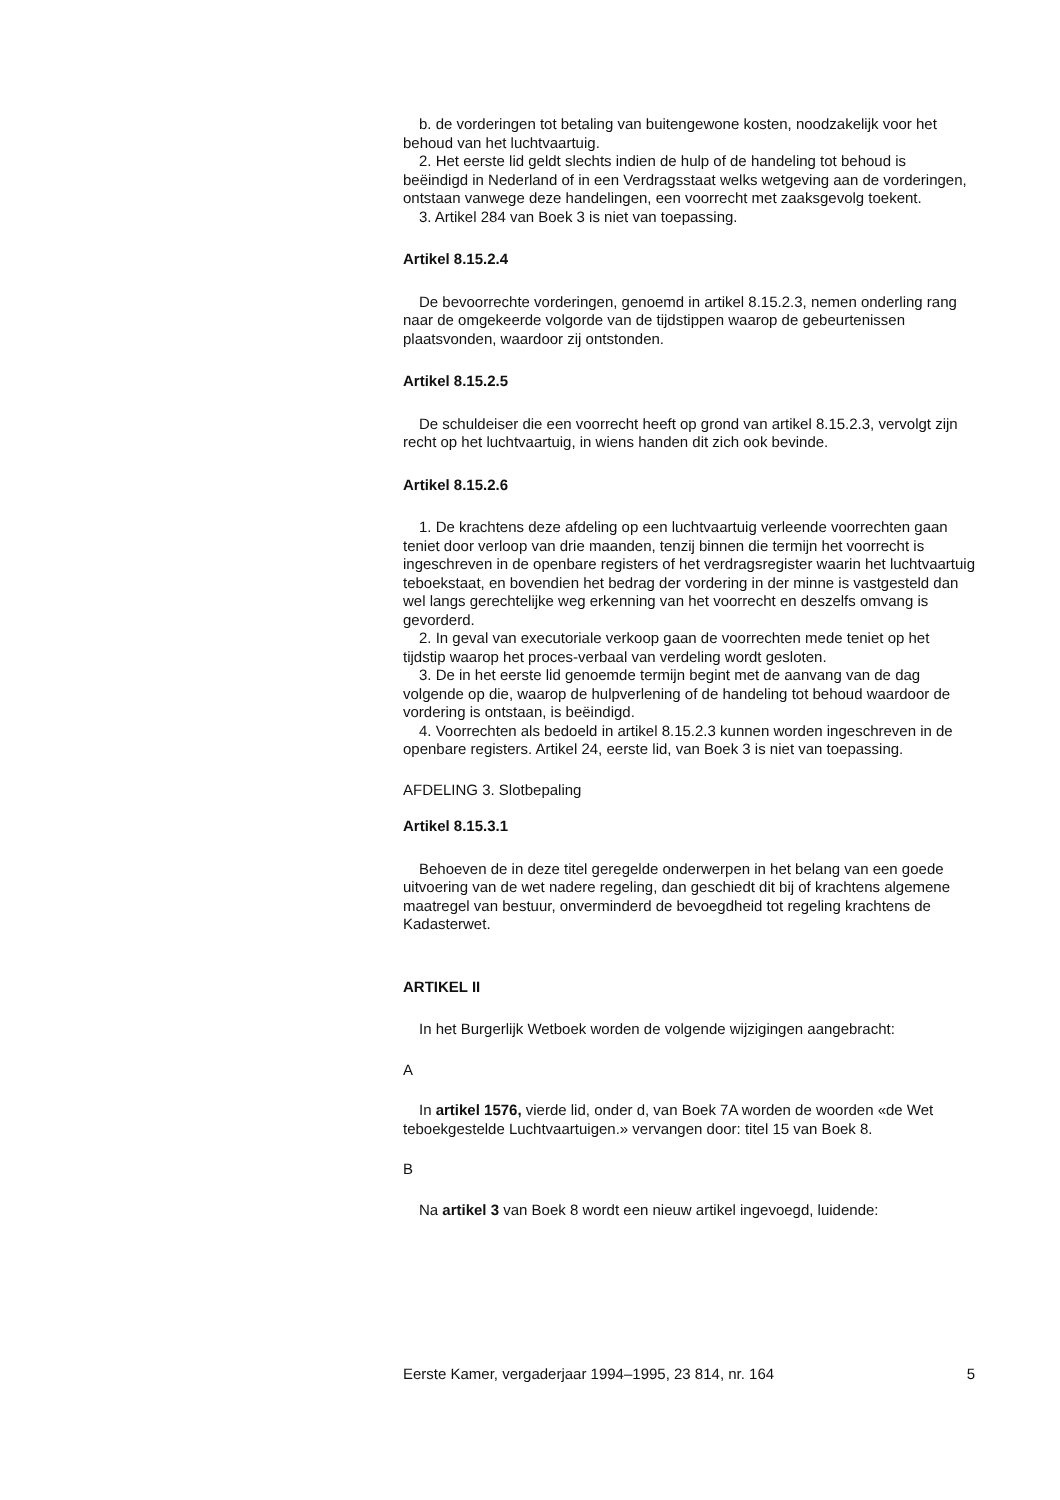b. de vorderingen tot betaling van buitengewone kosten, noodzakelijk voor het behoud van het luchtvaartuig.
2. Het eerste lid geldt slechts indien de hulp of de handeling tot behoud is beëindigd in Nederland of in een Verdragsstaat welks wetgeving aan de vorderingen, ontstaan vanwege deze handelingen, een voorrecht met zaaksgevolg toekent.
3. Artikel 284 van Boek 3 is niet van toepassing.
Artikel 8.15.2.4
De bevoorrechte vorderingen, genoemd in artikel 8.15.2.3, nemen onderling rang naar de omgekeerde volgorde van de tijdstippen waarop de gebeurtenissen plaatsvonden, waardoor zij ontstonden.
Artikel 8.15.2.5
De schuldeiser die een voorrecht heeft op grond van artikel 8.15.2.3, vervolgt zijn recht op het luchtvaartuig, in wiens handen dit zich ook bevinde.
Artikel 8.15.2.6
1. De krachtens deze afdeling op een luchtvaartuig verleende voorrechten gaan teniet door verloop van drie maanden, tenzij binnen die termijn het voorrecht is ingeschreven in de openbare registers of het verdragsregister waarin het luchtvaartuig teboekstaat, en bovendien het bedrag der vordering in der minne is vastgesteld dan wel langs gerechtelijke weg erkenning van het voorrecht en deszelfs omvang is gevorderd.
2. In geval van executoriale verkoop gaan de voorrechten mede teniet op het tijdstip waarop het proces-verbaal van verdeling wordt gesloten.
3. De in het eerste lid genoemde termijn begint met de aanvang van de dag volgende op die, waarop de hulpverlening of de handeling tot behoud waardoor de vordering is ontstaan, is beëindigd.
4. Voorrechten als bedoeld in artikel 8.15.2.3 kunnen worden ingeschreven in de openbare registers. Artikel 24, eerste lid, van Boek 3 is niet van toepassing.
AFDELING 3. Slotbepaling
Artikel 8.15.3.1
Behoeven de in deze titel geregelde onderwerpen in het belang van een goede uitvoering van de wet nadere regeling, dan geschiedt dit bij of krachtens algemene maatregel van bestuur, onverminderd de bevoegdheid tot regeling krachtens de Kadasterwet.
ARTIKEL II
In het Burgerlijk Wetboek worden de volgende wijzigingen aangebracht:
A
In artikel 1576, vierde lid, onder d, van Boek 7A worden de woorden «de Wet teboekgestelde Luchtvaartuigen.» vervangen door: titel 15 van Boek 8.
B
Na artikel 3 van Boek 8 wordt een nieuw artikel ingevoegd, luidende:
Eerste Kamer, vergaderjaar 1994–1995, 23 814, nr. 164 5